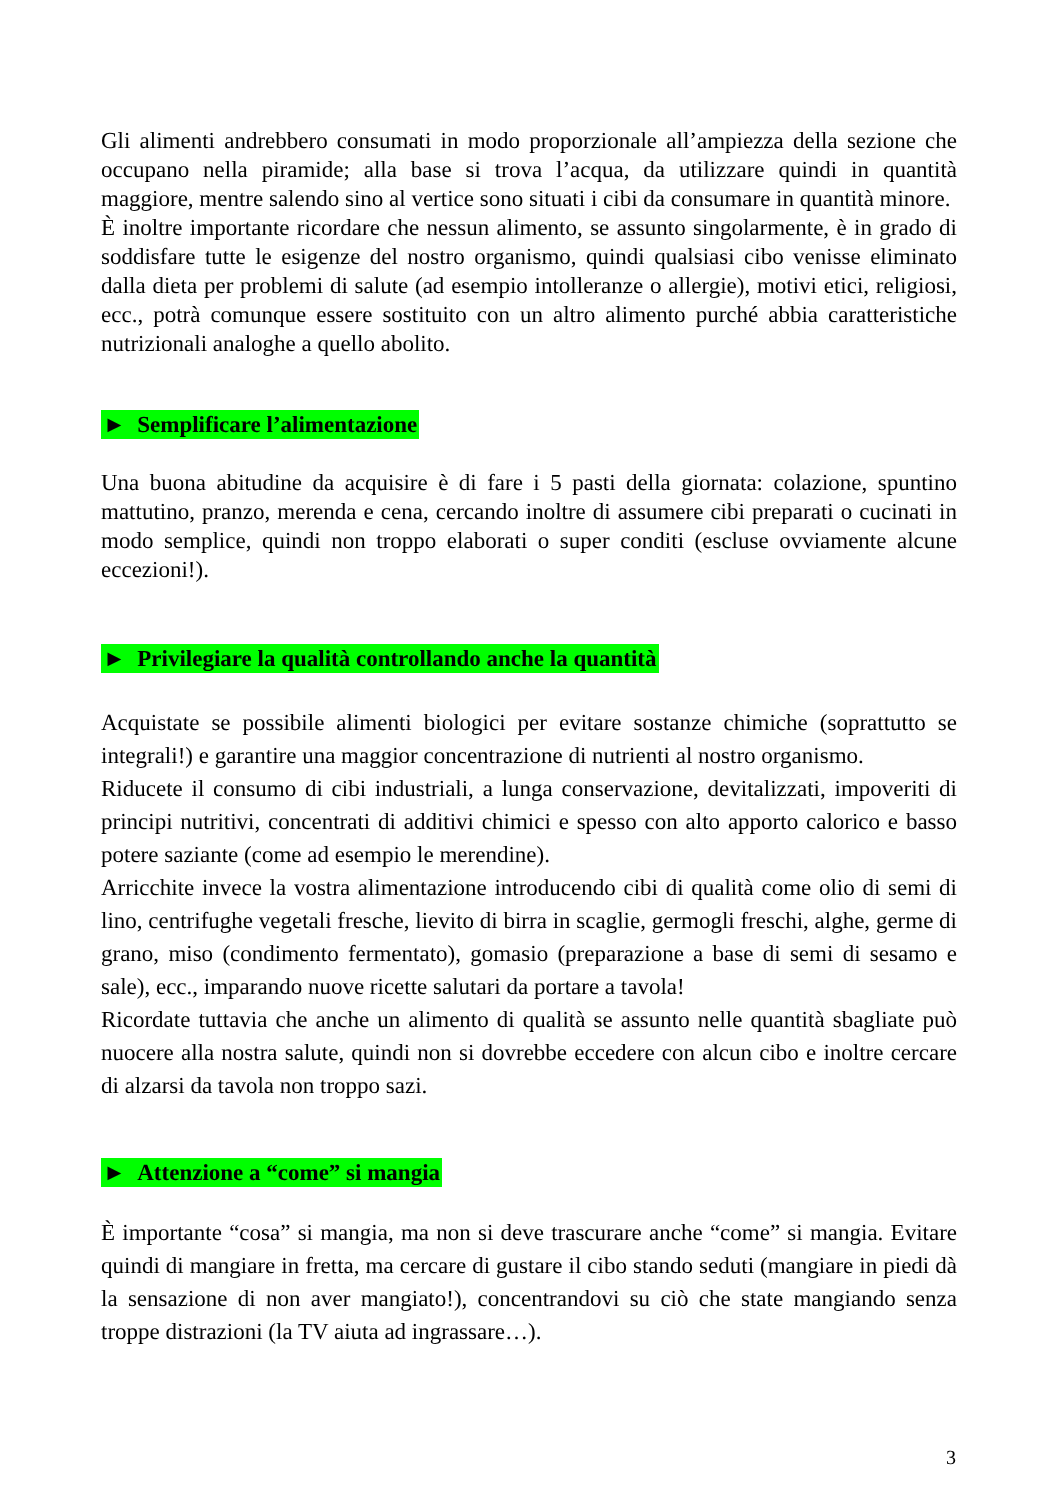Gli alimenti andrebbero consumati in modo proporzionale all’ampiezza della sezione che occupano nella piramide; alla base si trova l’acqua, da utilizzare quindi in quantità maggiore, mentre salendo sino al vertice sono situati i cibi da consumare in quantità minore.
È inoltre importante ricordare che nessun alimento, se assunto singolarmente, è in grado di soddisfare tutte le esigenze del nostro organismo, quindi qualsiasi cibo venisse eliminato dalla dieta per problemi di salute (ad esempio intolleranze o allergie), motivi etici, religiosi, ecc., potrà comunque essere sostituito con un altro alimento purché abbia caratteristiche nutrizionali analoghe a quello abolito.
► Semplificare l’alimentazione
Una buona abitudine da acquisire è di fare i 5 pasti della giornata: colazione, spuntino mattutino, pranzo, merenda e cena, cercando inoltre di assumere cibi preparati o cucinati in modo semplice, quindi non troppo elaborati o super conditi (escluse ovviamente alcune eccezioni!).
► Privilegiare la qualità controllando anche la quantità
Acquistate se possibile alimenti biologici per evitare sostanze chimiche (soprattutto se integrali!) e garantire una maggior concentrazione di nutrienti al nostro organismo.
Riducete il consumo di cibi industriali, a lunga conservazione, devitalizzati, impoveriti di principi nutritivi, concentrati di additivi chimici e spesso con alto apporto calorico e basso potere saziante (come ad esempio le merendine).
Arricchite invece la vostra alimentazione introducendo cibi di qualità come olio di semi di lino, centrifughe vegetali fresche, lievito di birra in scaglie, germogli freschi, alghe, germe di grano, miso (condimento fermentato), gomasio (preparazione a base di semi di sesamo e sale), ecc., imparando nuove ricette salutari da portare a tavola!
Ricordate tuttavia che anche un alimento di qualità se assunto nelle quantità sbagliate può nuocere alla nostra salute, quindi non si dovrebbe eccedere con alcun cibo e inoltre cercare di alzarsi da tavola non troppo sazi.
► Attenzione a “come” si mangia
È importante “cosa” si mangia, ma non si deve trascurare anche “come” si mangia. Evitare quindi di mangiare in fretta, ma cercare di gustare il cibo stando seduti (mangiare in piedi dà la sensazione di non aver mangiato!), concentrandovi su ciò che state mangiando senza troppe distrazioni (la TV aiuta ad ingrassare…).
3